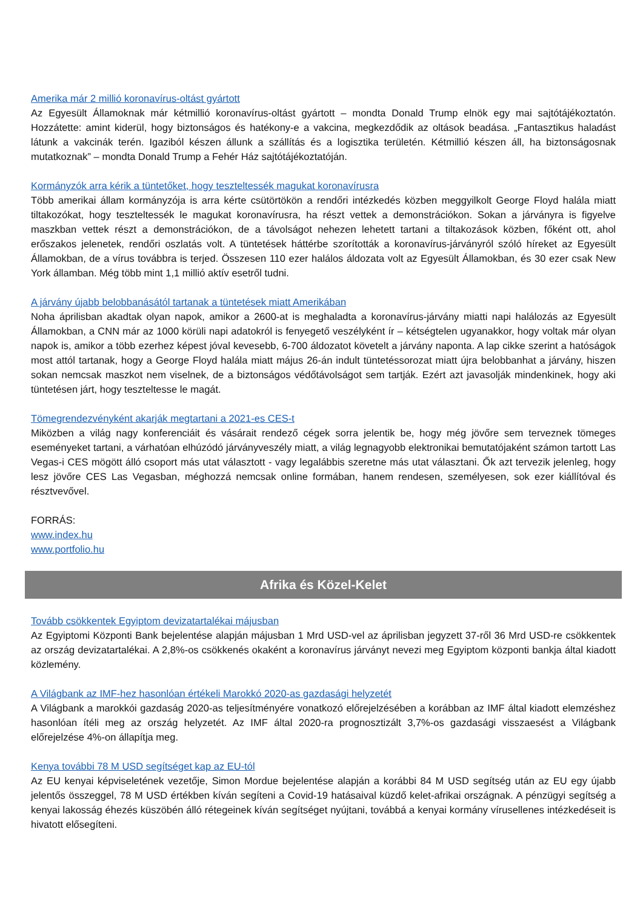Amerika már 2 millió koronavírus-oltást gyártott
Az Egyesült Államoknak már kétmillió koronavírus-oltást gyártott – mondta Donald Trump elnök egy mai sajtótájékoztatón. Hozzátette: amint kiderül, hogy biztonságos és hatékony-e a vakcina, megkezdődik az oltások beadása. „Fantasztikus haladást látunk a vakcinák terén. Igaziból készen állunk a szállítás és a logisztika területén. Kétmillió készen áll, ha biztonságosnak mutatkoznak” – mondta Donald Trump a Fehér Ház sajtótájékoztatóján.
Kormányzók arra kérik a tüntetőket, hogy teszteltessék magukat koronavírusra
Több amerikai állam kormányzója is arra kérte csütörtökön a rendőri intézkedés közben meggyilkolt George Floyd halála miatt tiltakozókat, hogy teszteltessék le magukat koronavírusra, ha részt vettek a demonstrációkon. Sokan a járványra is figyelve maszkban vettek részt a demonstrációkon, de a távolságot nehezen lehetett tartani a tiltakozások közben, főként ott, ahol erőszakos jelenetek, rendőri oszlatás volt. A tüntetések háttérbe szorították a koronavírus-járványról szóló híreket az Egyesült Államokban, de a vírus továbbra is terjed. Összesen 110 ezer halálos áldozata volt az Egyesült Államokban, és 30 ezer csak New York államban. Még több mint 1,1 millió aktív esetről tudni.
A járvány újabb belobbanásától tartanak a tüntetések miatt Amerikában
Noha áprilisban akadtak olyan napok, amikor a 2600-at is meghaladta a koronavírus-járvány miatti napi halálozás az Egyesült Államokban, a CNN már az 1000 körüli napi adatokról is fenyegető veszélyként ír – kétségtelen ugyanakkor, hogy voltak már olyan napok is, amikor a több ezerhez képest jóval kevesebb, 6-700 áldozatot követelt a járvány naponta. A lap cikke szerint a hatóságok most attól tartanak, hogy a George Floyd halála miatt május 26-án indult tüntetéssorozat miatt újra belobbanhat a járvány, hiszen sokan nemcsak maszkot nem viselnek, de a biztonságos védőtávolságot sem tartják. Ezért azt javasolják mindenkinek, hogy aki tüntetésen járt, hogy teszteltesse le magát.
Tömegrendezvényként akarják megtartani a 2021-es CES-t
Miközben a világ nagy konferenciáit és vásárait rendező cégek sorra jelentik be, hogy még jövőre sem terveznek tömeges eseményeket tartani, a várhatóan elhúzódó járványveszély miatt, a világ legnagyobb elektronikai bemutatójaként számon tartott Las Vegas-i CES mögött álló csoport más utat választott - vagy legalábbis szeretne más utat választani. Ők azt tervezik jelenleg, hogy lesz jövőre CES Las Vegasban, méghozzá nemcsak online formában, hanem rendesen, személyesen, sok ezer kiállítóval és résztvevővel.
FORRÁS:
www.index.hu
www.portfolio.hu
Afrika és Közel-Kelet
Tovább csökkentek Egyiptom devizatartalékai májusban
Az Egyiptomi Központi Bank bejelentése alapján májusban 1 Mrd USD-vel az áprilisban jegyzett 37-ről 36 Mrd USD-re csökkentek az ország devizatartalékai. A 2,8%-os csökkenés okaként a koronavírus járványt nevezi meg Egyiptom központi bankja által kiadott közlemény.
A Világbank az IMF-hez hasonlóan értékeli Marokkó 2020-as gazdasági helyzetét
A Világbank a marokkói gazdaság 2020-as teljesítményére vonatkozó előrejelzésében a korábban az IMF által kiadott elemzéshez hasonlóan ítéli meg az ország helyzetét. Az IMF által 2020-ra prognosztizált 3,7%-os gazdasági visszaesést a Világbank előrejelzése 4%-on állapítja meg.
Kenya további 78 M USD segítséget kap az EU-tól
Az EU kenyai képviseletének vezetője, Simon Mordue bejelentése alapján a korábbi 84 M USD segítség után az EU egy újabb jelentős összeggel, 78 M USD értékben kíván segíteni a Covid-19 hatásaival küzdő kelet-afrikai országnak. A pénzügyi segítség a kenyai lakosság éhezés küszöbén álló rétegeinek kíván segítséget nyújtani, továbbá a kenyai kormány vírusellenes intézkedéseit is hivatott elősegíteni.